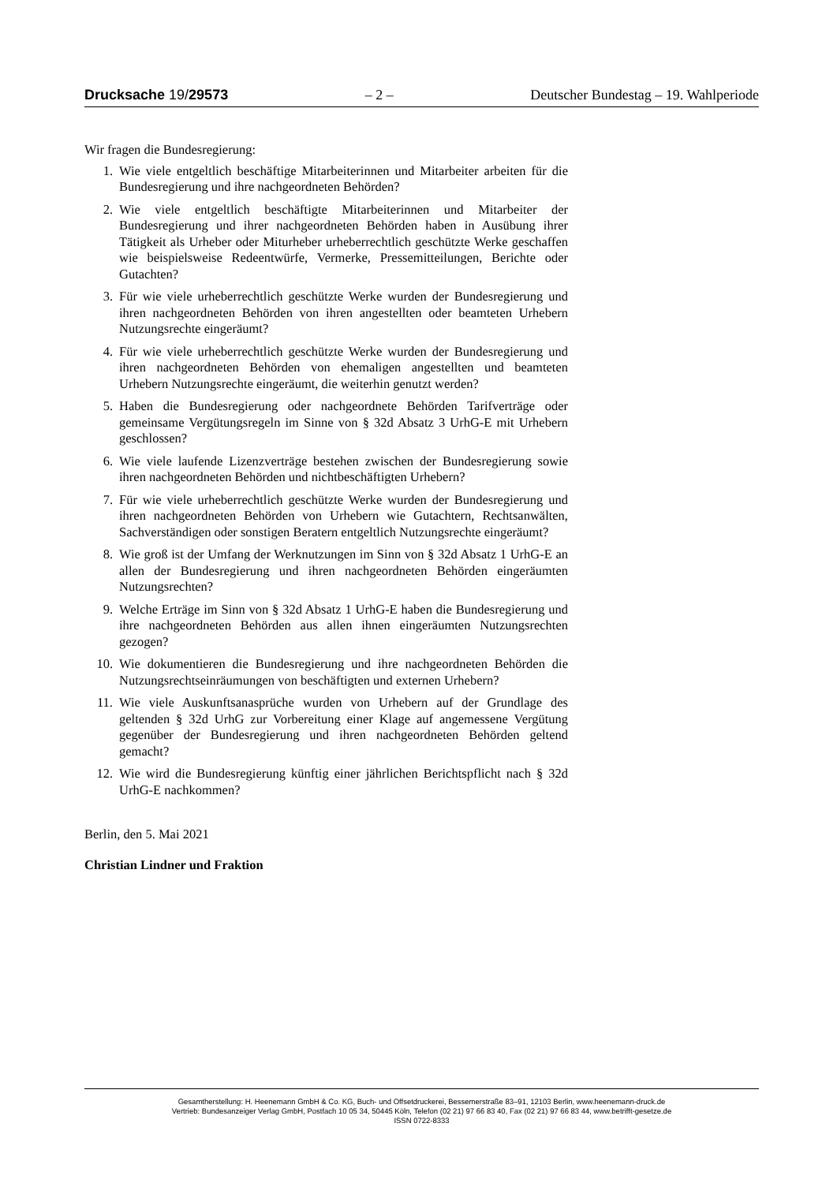Drucksache 19/29573 – 2 – Deutscher Bundestag – 19. Wahlperiode
Wir fragen die Bundesregierung:
1. Wie viele entgeltlich beschäftige Mitarbeiterinnen und Mitarbeiter arbeiten für die Bundesregierung und ihre nachgeordneten Behörden?
2. Wie viele entgeltlich beschäftigte Mitarbeiterinnen und Mitarbeiter der Bundesregierung und ihrer nachgeordneten Behörden haben in Ausübung ihrer Tätigkeit als Urheber oder Miturheber urheberrechtlich geschützte Werke geschaffen wie beispielsweise Redeentwürfe, Vermerke, Pressemitteilungen, Berichte oder Gutachten?
3. Für wie viele urheberrechtlich geschützte Werke wurden der Bundesregierung und ihren nachgeordneten Behörden von ihren angestellten oder beamteten Urhebern Nutzungsrechte eingeräumt?
4. Für wie viele urheberrechtlich geschützte Werke wurden der Bundesregierung und ihren nachgeordneten Behörden von ehemaligen angestellten und beamteten Urhebern Nutzungsrechte eingeräumt, die weiterhin genutzt werden?
5. Haben die Bundesregierung oder nachgeordnete Behörden Tarifverträge oder gemeinsame Vergütungsregeln im Sinne von § 32d Absatz 3 UrhG-E mit Urhebern geschlossen?
6. Wie viele laufende Lizenzverträge bestehen zwischen der Bundesregierung sowie ihren nachgeordneten Behörden und nichtbeschäftigten Urhebern?
7. Für wie viele urheberrechtlich geschützte Werke wurden der Bundesregierung und ihren nachgeordneten Behörden von Urhebern wie Gutachtern, Rechtsanwälten, Sachverständigen oder sonstigen Beratern entgeltlich Nutzungsrechte eingeräumt?
8. Wie groß ist der Umfang der Werknutzungen im Sinn von § 32d Absatz 1 UrhG-E an allen der Bundesregierung und ihren nachgeordneten Behörden eingeräumten Nutzungsrechten?
9. Welche Erträge im Sinn von § 32d Absatz 1 UrhG-E haben die Bundesregierung und ihre nachgeordneten Behörden aus allen ihnen eingeräumten Nutzungsrechten gezogen?
10. Wie dokumentieren die Bundesregierung und ihre nachgeordneten Behörden die Nutzungsrechtseinräumungen von beschäftigten und externen Urhebern?
11. Wie viele Auskunftsanasprüche wurden von Urhebern auf der Grundlage des geltenden § 32d UrhG zur Vorbereitung einer Klage auf angemessene Vergütung gegenüber der Bundesregierung und ihren nachgeordneten Behörden geltend gemacht?
12. Wie wird die Bundesregierung künftig einer jährlichen Berichtspflicht nach § 32d UrhG-E nachkommen?
Berlin, den 5. Mai 2021
Christian Lindner und Fraktion
Gesamtherstellung: H. Heenemann GmbH & Co. KG, Buch- und Offsetdruckerei, Bessemerstraße 83–91, 12103 Berlin, www.heenemann-druck.de
Vertrieb: Bundesanzeiger Verlag GmbH, Postfach 10 05 34, 50445 Köln, Telefon (02 21) 97 66 83 40, Fax (02 21) 97 66 83 44, www.betrifft-gesetze.de
ISSN 0722-8333